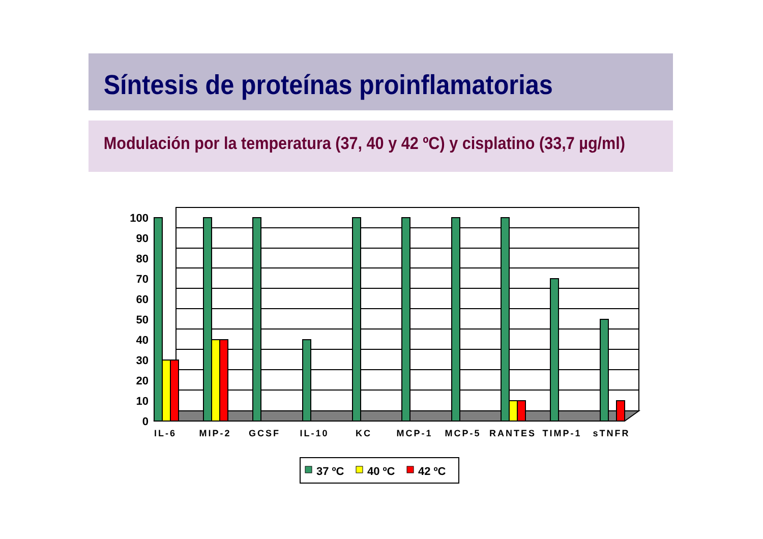Síntesis de proteínas proinflamatorias
Modulación por la temperatura (37, 40 y 42 ºC) y cisplatino (33,7 µg/ml)
100
90
80
70
60
50
40
30
20
10
0
IL-6
MIP-2
GCSF
IL-10
KC
MCP-1
MCP-5
RANTES
TIMP-1
sTNFR
37 ºC
40 ºC
42 ºC